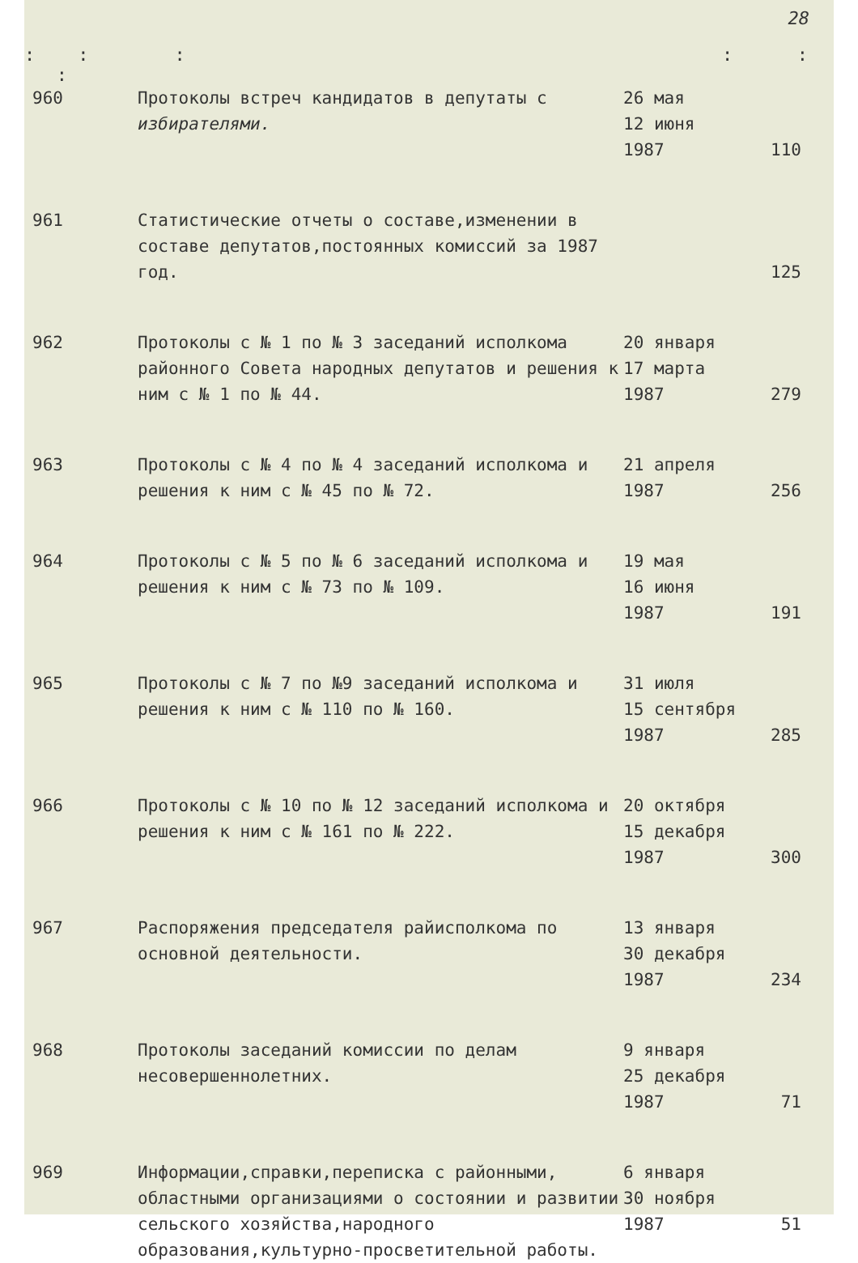28
: : : : : :
| 960 | Протоколы встреч кандидатов в депутаты с избирателями. | 26 мая 12 июня 1987 | 110 |
| 961 | Статистические отчеты о составе,изменении в составе депутатов,постоянных комиссий за 1987 год. | | 125 |
| 962 | Протоколы с № 1 по № 3 заседаний исполкома районного Совета народных депутатов и решения к ним с № 1 по № 44. | 20 января 17 марта 1987 | 279 |
| 963 | Протоколы с № 4 по № 4 заседаний исполкома и решения к ним с № 45 по № 72. | 21 апреля 1987 | 256 |
| 964 | Протоколы с № 5 по № 6 заседаний исполкома и решения к ним с № 73 по № 109. | 19 мая 16 июня 1987 | 191 |
| 965 | Протоколы с № 7 по №9 заседаний исполкома и решения к ним с № 110 по № 160. | 31 июля 15 сентября 1987 | 285 |
| 966 | Протоколы с № 10 по № 12 заседаний исполкома и решения к ним с № 161 по № 222. | 20 октября 15 декабря 1987 | 300 |
| 967 | Распоряжения председателя райисполкома по основной деятельности. | 13 января 30 декабря 1987 | 234 |
| 968 | Протоколы заседаний комиссии по делам несовершеннолетних. | 9 января 25 декабря 1987 | 71 |
| 969 | Информации,справки,переписка с районными, областными организациями о состоянии и развитии сельского хозяйства,народного образования,культурно-просветительной работы. | 6 января 30 ноября 1987 | 51 |